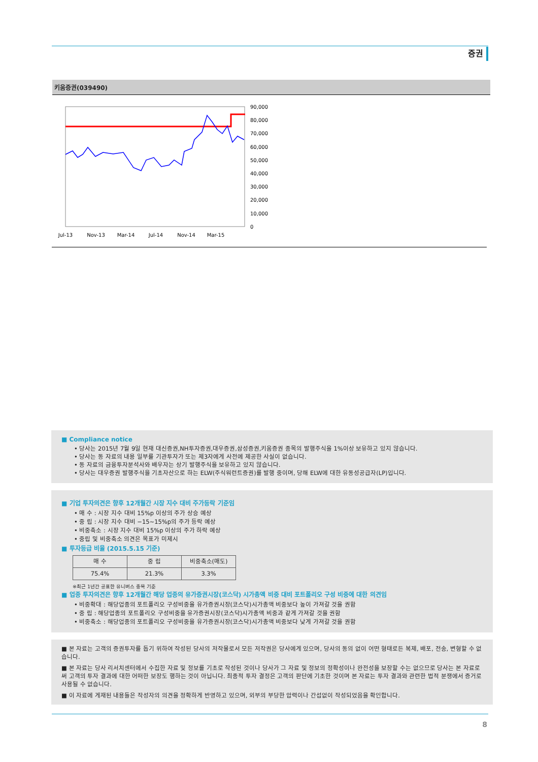증권
키움증권(039490)
90,000
80,000
70,000
60,000
50,000
40,000
30,000
20,000
10,000
0
Jul-13
Nov-13
Mar-14
Jul-14
Nov-14
Mar-15
■ Compliance notice
• 당사는 2015년 7월 9일 현재 대신증권,NH투자증권,대우증권,삼성증권,키움증권 종목의 발행주식을 1%이상 보유하고 있지 않습니다.
• 당사는 동 자료의 내용 일부를 기관투자가 또는 제3자에게 사전에 제공한 사실이 없습니다.
• 동 자료의 금융투자분석사와 배우자는 상기 발행주식을 보유하고 있지 않습니다.
• 당사는 대우증권 발행주식을 기초자산으로 하는 ELW(주식워런트증권)를 발행 중이며, 당해 ELW에 대한 유동성공급자(LP)입니다.
■ 기업 투자의견은 향후 12개월간 시장 지수 대비 주가등락 기준임
• 매 수 : 시장 지수 대비 15%p 이상의 주가 상승 예상
• 중 립 : 시장 지수 대비 −15~15%p의 주가 등락 예상
• 비중축소 : 시장 지수 대비 15%p 이상의 주가 하락 예상
• 중립 및 비중축소 의견은 목표가 미제시
■ 투자등급 비율 (2015.5.15 기준)
| 매 수 | 중 립 | 비중축소(매도) |
| --- | --- | --- |
| 75.4% | 21.3% | 3.3% |
※최근 1년간 공표한 유니버스 종목 기준
■ 업종 투자의견은 향후 12개월간 해당 업종의 유가증권시장(코스닥) 시가총액 비중 대비 포트폴리오 구성 비중에 대한 의견임
• 비중확대 : 해당업종의 포트폴리오 구성비중을 유가증권시장(코스닥)시가총액 비중보다 높이 가져갈 것을 권함
• 중 립 : 해당업종의 포트폴리오 구성비중을 유가증권시장(코스닥)시가총액 비중과 같게 가져갈 것을 권함
• 비중축소 : 해당업종의 포트폴리오 구성비중을 유가증권시장(코스닥)시가총액 비중보다 낮게 가져갈 것을 권함
■ 본 자료는 고객의 증권투자를 돕기 위하여 작성된 당사의 저작물로서 모든 저작권은 당사에게 있으며, 당사의 동의 없이 어떤 형태로든 복제, 배포, 전송, 변형할 수 없습니다.
■ 본 자료는 당사 리서치센터에서 수집한 자료 및 정보를 기초로 작성된 것이나 당사가 그 자료 및 정보의 정확성이나 완전성을 보장할 수는 없으므로 당사는 본 자료로써 고객의 투자 결과에 대한 어떠한 보장도 행하는 것이 아닙니다. 최종적 투자 결정은 고객의 판단에 기초한 것이며 본 자료는 투자 결과와 관련한 법적 분쟁에서 증거로 사용될 수 없습니다.
■ 이 자료에 게재된 내용들은 작성자의 의견을 정확하게 반영하고 있으며, 외부의 부당한 압력이나 간섭없이 작성되었음을 확인합니다.
8